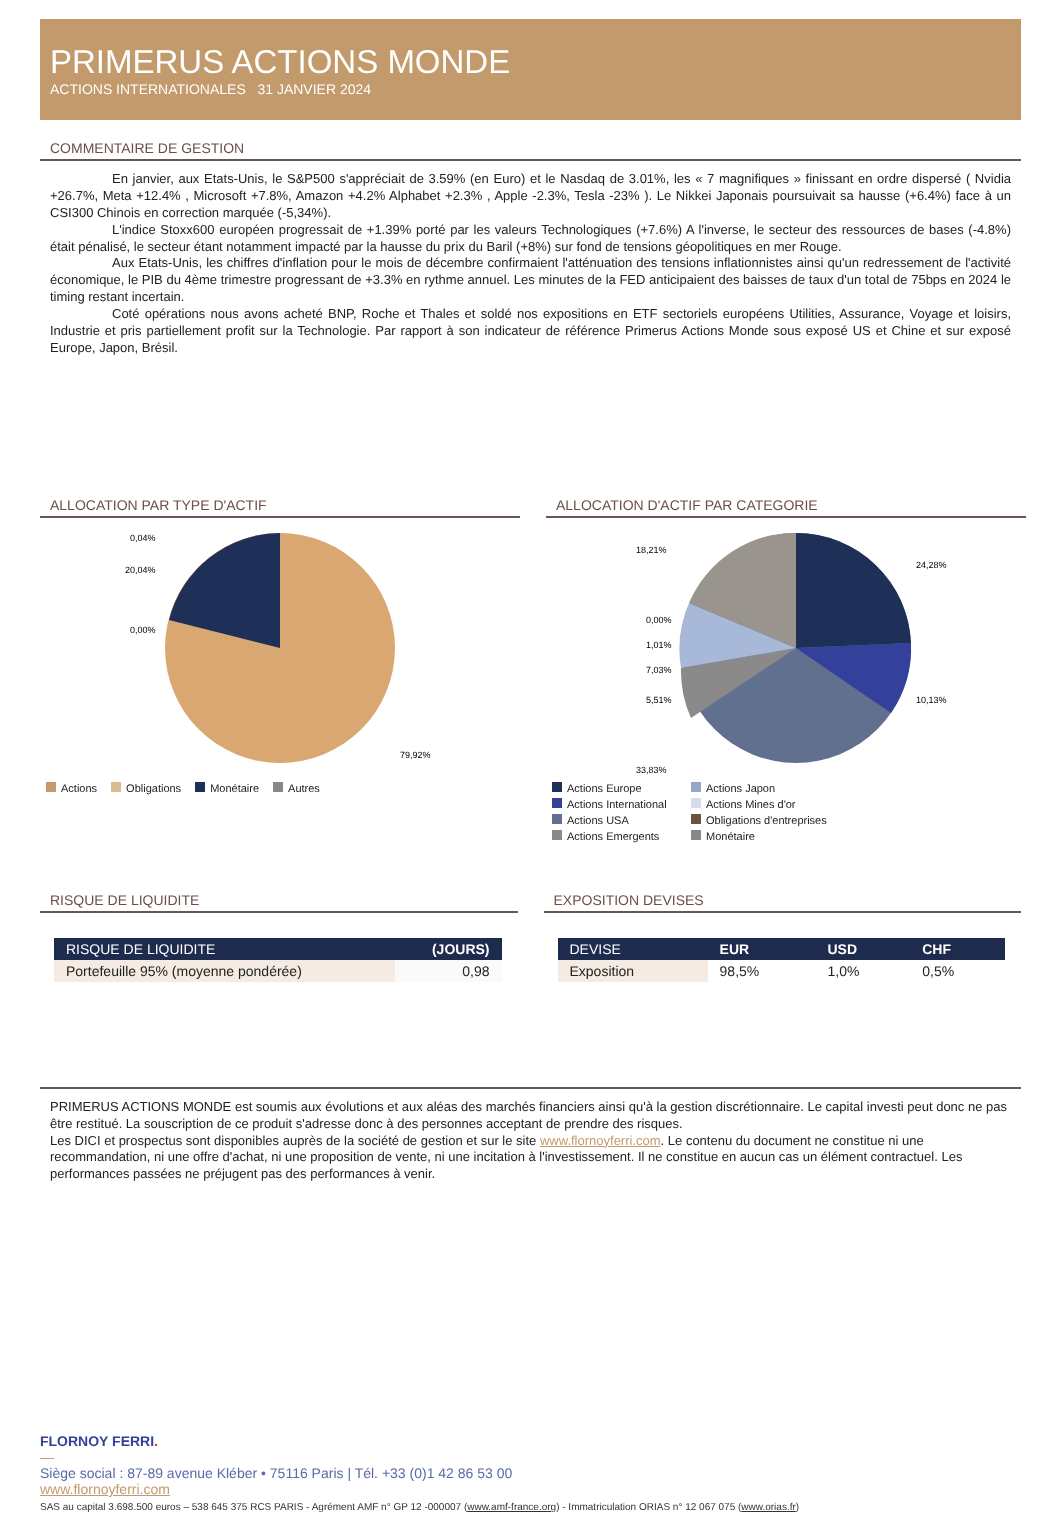PRIMERUS ACTIONS MONDE
ACTIONS INTERNATIONALES 31 JANVIER 2024
COMMENTAIRE DE GESTION
En janvier, aux Etats-Unis, le S&P500 s'appréciait de 3.59% (en Euro) et le Nasdaq de 3.01%, les « 7 magnifiques » finissant en ordre dispersé ( Nvidia +26.7%, Meta +12.4% , Microsoft +7.8%, Amazon +4.2% Alphabet +2.3% , Apple -2.3%, Tesla -23% ). Le Nikkei Japonais poursuivait sa hausse (+6.4%) face à un CSI300 Chinois en correction marquée (-5,34%).
L'indice Stoxx600 européen progressait de +1.39% porté par les valeurs Technologiques (+7.6%) A l'inverse, le secteur des ressources de bases (-4.8%) était pénalisé, le secteur étant notamment impacté par la hausse du prix du Baril (+8%) sur fond de tensions géopolitiques en mer Rouge.
Aux Etats-Unis, les chiffres d'inflation pour le mois de décembre confirmaient l'atténuation des tensions inflationnistes ainsi qu'un redressement de l'activité économique, le PIB du 4ème trimestre progressant de +3.3% en rythme annuel. Les minutes de la FED anticipaient des baisses de taux d'un total de 75bps en 2024 le timing restant incertain.
Coté opérations nous avons acheté BNP, Roche et Thales et soldé nos expositions en ETF sectoriels européens Utilities, Assurance, Voyage et loisirs, Industrie et pris partiellement profit sur la Technologie. Par rapport à son indicateur de référence Primerus Actions Monde sous exposé US et Chine et sur exposé Europe, Japon, Brésil.
ALLOCATION PAR TYPE D'ACTIF
0,04%
20,04%
0,00%
79,92%
Actions Obligations Monétaire Autres
ALLOCATION D'ACTIF PAR CATEGORIE
18,21%
24,28%
0,00%
1,01%
7,03%
5,51%
10,13%
33,83%
Actions Europe Actions Japon Actions International Actions Mines d'or Actions USA Obligations d'entreprises Actions Emergents Monétaire
RISQUE DE LIQUIDITE
| RISQUE DE LIQUIDITE | (JOURS) |
| --- | --- |
| Portefeuille 95% (moyenne pondérée) | 0,98 |
EXPOSITION DEVISES
| DEVISE | EUR | USD | CHF |
| --- | --- | --- | --- |
| Exposition | 98,5% | 1,0% | 0,5% |
PRIMERUS ACTIONS MONDE est soumis aux évolutions et aux aléas des marchés financiers ainsi qu'à la gestion discrétionnaire. Le capital investi peut donc ne pas être restitué. La souscription de ce produit s'adresse donc à des personnes acceptant de prendre des risques.
Les DICI et prospectus sont disponibles auprès de la société de gestion et sur le site www.flornoyferri.com. Le contenu du document ne constitue ni une recommandation, ni une offre d'achat, ni une proposition de vente, ni une incitation à l'investissement. Il ne constitue en aucun cas un élément contractuel. Les performances passées ne préjugent pas des performances à venir.
FLORNOY FERRI.
—
Siège social : 87-89 avenue Kléber • 75116 Paris | Tél. +33 (0)1 42 86 53 00
www.flornoyferri.com
SAS au capital 3.698.500 euros – 538 645 375 RCS PARIS - Agrément AMF n° GP 12 -000007 (www.amf-france.org) - Immatriculation ORIAS n° 12 067 075 (www.orias.fr)